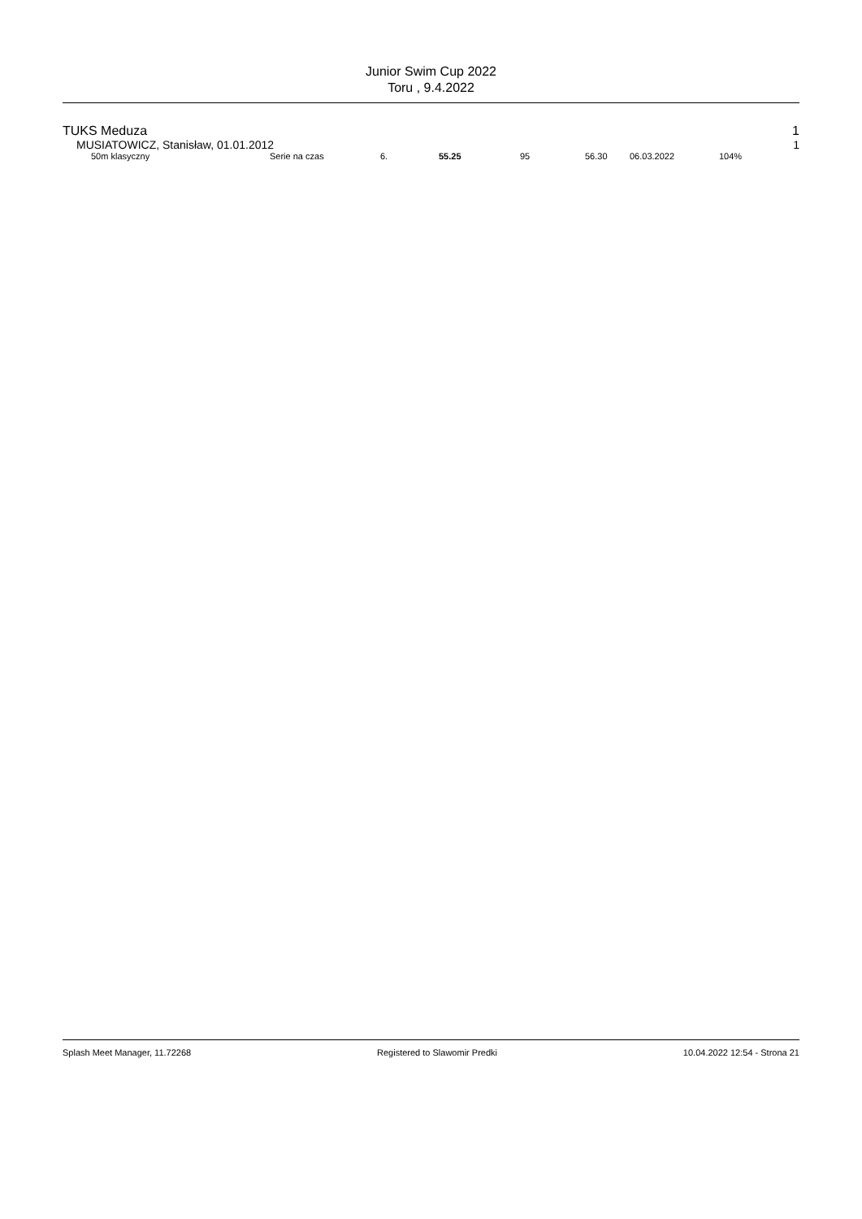Junior Swim Cup 2022
Toru , 9.4.2022
TUKS Meduza 1
MUSIATOWICZ, Stanisław, 01.01.2012 1
| | 50m klasyczny | Serie na czas | 6. | 55.25 | 95 | 56.30 | 06.03.2022 | 104% |
Splash Meet Manager, 11.72268 Registered to Slawomir Predki 10.04.2022 12:54 - Strona 21